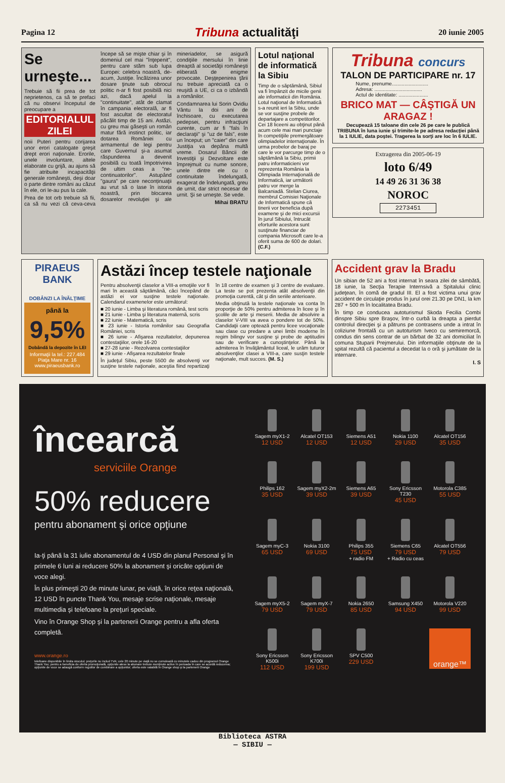Pagina 12 Tribuna actualităţi 20 iunie 2005
Se urneşte...
Trebuie să fii prea de tot neprietenos, ca să te prefaci că nu observi începutul de preocupare a
EDITORIALUL ZILEI
noii Puteri pentru corijarea unor erori catalogate greşit drept erori naţionale. Erorile, unele involuntare, altele elaborate cu grijă, au ajuns să fie atribuite incapacităţii generale româneşti, deşi doar o parte dintre români au căzut în ele, ori le-au pus la cale.
Prea de tot orb trebuie să fii, ca să nu vezi că ceva-ceva începe să se mişte chiar şi în domeniul cel mai "înţepenit", pentru care stăm sub lupa Europei: celebra noastră, de-acum, Justiţie. Încălzirea unor dosare ţinute sub obrocul politic n-ar fi fost posibilă nici azi, dacă apelul la "continuitate", atât de clamat în campania electorală, ar fi fost ascultat de electoratul păcălit timp de 15 ani. Astăzi, cu greu mai găseşti un român matur fără instinct politic, iar dotarea României cu armamentul de legi pentru care Guvernul şi-a asumat răspunderea a devenit posibilă cu toată împotrivirea de ultim ceas a "ne-continuatorilor". Astupând "gaura" pe care neconținuaţii au vrut să o lase în istoria noastră, prin blocarea dosarelor revoluţiei şi ale mineriadelor, se asigură condiţiile mersului în linie dreaptă al societăţii româneşti eliberată de enigme provocate. Deşţepenirea ţării nu trebuie apreciată ca o reuşită a UE, ci ca o izbândă a românilor.
Condamnarea lui Sorin Ovidiu Vântu la doi ani de închisoare, cu executarea pedepsei, pentru infracţiuni curente, cum ar fi "fals în declaraţii" şi "uz de fals", este un început; un "caier" din care Justiţia va depăna multă vreme. Dosarul Băncii de Investiţii şi Dezvoltare este împrejmuit cu nume sonore, unele dintre ele cu o continuitate îndelungată, exagerat de îndelungată, greu de urnit, dar strict necesar de urnit. Şi se urneşte. Se vede.
Mihai BRATU
Lotul naţional de informatică la Sibiu
Timp de o săptămână, Sibiul va fi împânzit de micile genii ale informaticii din România. Lotul naţional de Informatică s-a reunit ieri la Sibiu, unde se vor susţine probele de departajare a competitorilor. Cei 18 liceeni au obţinut până acum cele mai mari punctaje în competiţiile premergătoare olimpiadelor internaţionale. În urma probelor de baraj pe care le vor parcurge timp de o săptămână la Sibiu, primii patru informaticieni vor reprezenta România la Olimpiada Internaţională de Informatică, iar următorii patru vor merge la Balcaniadă. Stelian Ciurea, membrul Comisiei Naţionale de Informatică spune că tinerii vor beneficia după examene şi de mici excursii în jurul Sibiului, întrucât eforturile acestora sunt susţinute financiar de compania Microsoft care le-a oferit suma de 600 de dolari. (C.F.)
Tribuna concurs
TALON DE PARTICIPARE nr. 17
Nume, prenume..........................
Adresa: ..................................
Actul de identitate: .....................
BRICO MAT — CÂŞTIGĂ UN ARAGAZ !
Decupează 15 taloane din cele 26 pe care le publică TRIBUNA în luna iunie şi trimite-le pe adresa redacţiei până la 1 IULIE, data poştei. Tragerea la sorţi are loc în 6 IULIE.
Extragerea din 2005-06-19
loto 6/49
14 49 26 31 36 38
NOROC
2273451
PIRAEUS BANK
DOBÂNZI LA ÎNĂLŢIME
până la
9,5%
Dobândă la depozite în LEI
Informaţii la tel.: 227.484
Piaţa Mare nr. 16
www.piraeusbank.ro
Astăzi încep testele naţionale
Pentru absolvenţii claselor a VIII-a emoţiile vor fi mari în această săptămână, căci începând de astăzi ei vor susţine testele naţionale. Calendarul examenelor este următorul:
■ 20 iunie - Limba şi literatura română, test scris
■ 21 iunie - Limba şi literatura maternă, scris
■ 22 iunie - Matematică, scris
■ 23 iunie - Istoria românilor sau Geografia României, scris
■ 26 iunie - Afişarea rezultatelor, depunerea contestaţiilor, orele 16-20
■ 27-28 iunie - Rezolvarea contestaţiilor
■ 29 iunie - Afişarea rezultatelor finale
În judeţul Sibiu, peste 5500 de absolvenţi vor susţine testele naţionale, aceştia fiind repartizaţi în 18 centre de examen şi 3 centre de evaluare. La teste se pot prezenta atât absolvenţii din promoţia curentă, cât şi din seriile anterioare.
Media obţinută la testele naţionale va conta în proporţie de 50% pentru admiterea în licee şi în şcolile de arte şi meserii. Media de absolvire a claselor V-VIII va avea o pondere tot de 50%. Candidaţii care optează pentru licee vocaţionale sau clase cu predare a unei limbi moderne în regim bilingv vor susţine şi probe de aptitudini sau de verificare a cunoştinţelor. Până la admiterea în învăţământul liceal, le urăm tuturor absolvenţilor clasei a VIII-a, care susţin testele naţionale, mult succes. (M. S.)
Accident grav la Bradu
Un sibian de 52 ani a fost internat în seara zilei de sâmbătă, 18 iunie, la Secţia Terapie Internsivă a Spitalului clinic judeţean, în comă de gradul III. El a fost victima unui grav accident de circulaţie produs în jurul orei 21.30 pe DN1, la km 287 + 500 m în localitatea Bradu.
În timp ce conducea autoturismul Skoda Fecilia Combi dinspre Sibiu spre Braşov, într-o curbă la dreapta a pierdut controlul direcţiei şi a pătruns pe contrasens unde a intrat în coliziune frontală cu un autoturism Iveco cu semiremorcă, condus din sens contrar de un bărbat de 32 ani domiciliat în comuna Stuparii Prejmerului. Din informaţiile obţinute de la spital rezultă că pacientul a decedat la o oră şi jumătate de la internare.
I. S
încearcă
serviciile Orange
50% reducere
pentru abonament şi orice opţiune
Ia-ţi până la 31 iulie abonamentul de 4 USD din planul Personal şi în primele 6 luni ai reducere 50% la abonament şi oricâte opţiuni de voce alegi.
În plus primeşti 20 de minute lunar, pe viaţă, în orice reţea naţională, 12 USD în puncte Thank You, mesaje scrise naţionale, mesaje multimedia şi telefoane la preţuri speciale.
Vino în Orange Shop şi la partenerii Orange pentru a afla oferta completă.
www.orange.ro
telefoane disponibile în limita stocului; preţurile nu includ TVA; cele 20 minute pe viaţă nu se cumulează cu minutele cadou din programul Orange Thank You; pentru a beneficia de oferta promoţională, opţiunile alese la abonare trebuie menţinute active în perioada în care se acordă reducerea; opţiunile de voce se adaugă conform regulilor de combinare a opţiunilor; oferta este valabilă în Orange shop şi la partenerii Orange
Sagem myX1-2
12 USD
Alcatel OT153
12 USD
Siemens A51
12 USD
Nokia 1100
29 USD
Alcatel OT156
35 USD
Philips 162
35 USD
Sagem myX2-2m
39 USD
Siemens A65
39 USD
Sony Ericsson T230
45 USD
Motorola C385
55 USD
Sagem myC-3
65 USD
Nokia 3100
69 USD
Philips 355
75 USD
+ radio FM
Siemens C65
79 USD
+ Radio cu ceas
Alcatel OT556
79 USD
Sagem myX5-2
79 USD
Sagem myX-7
79 USD
Nokia 2650
85 USD
Samsung X450
94 USD
Motorola V220
99 USD
Sony Ericsson K500i
112 USD
Sony Ericsson K700i
199 USD
SPV C500
229 USD
orange™
Biblioteca ASTRA
— SIBIU —